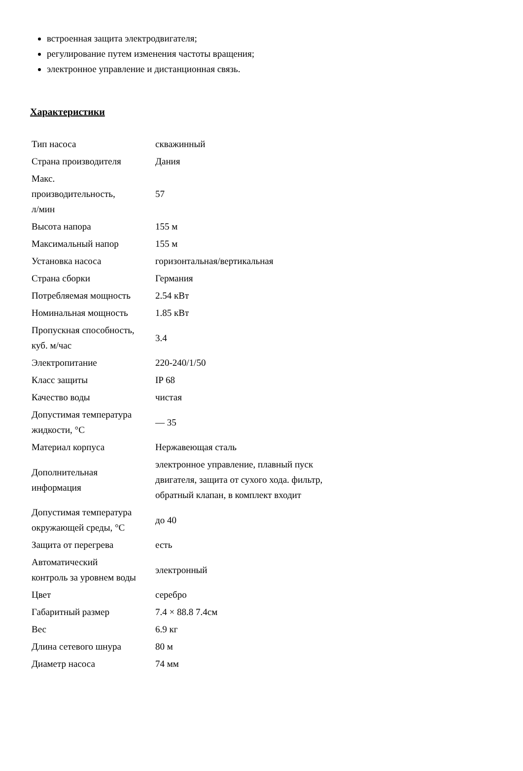встроенная защита электродвигателя;
регулирование путем изменения частоты вращения;
электронное управление и дистанционная связь.
Характеристики
| Тип насоса | скважинный |
| Страна производителя | Дания |
| Макс. производительность, л/мин | 57 |
| Высота напора | 155 м |
| Максимальный напор | 155 м |
| Установка насоса | горизонтальная/вертикальная |
| Страна сборки | Германия |
| Потребляемая мощность | 2.54 кВт |
| Номинальная мощность | 1.85 кВт |
| Пропускная способность, куб. м/час | 3.4 |
| Электропитание | 220-240/1/50 |
| Класс защиты | IP 68 |
| Качество воды | чистая |
| Допустимая температура жидкости, °С | — 35 |
| Материал корпуса | Нержавеющая сталь |
| Дополнительная информация | электронное управление, плавный пуск двигателя, защита от сухого хода. фильтр, обратный клапан, в комплект входит |
| Допустимая температура окружающей среды, °С | до 40 |
| Защита от перегрева | есть |
| Автоматический контроль за уровнем воды | электронный |
| Цвет | серебро |
| Габаритный размер | 7.4 × 88.8 7.4см |
| Вес | 6.9 кг |
| Длина сетевого шнура | 80 м |
| Диаметр насоса | 74 мм |